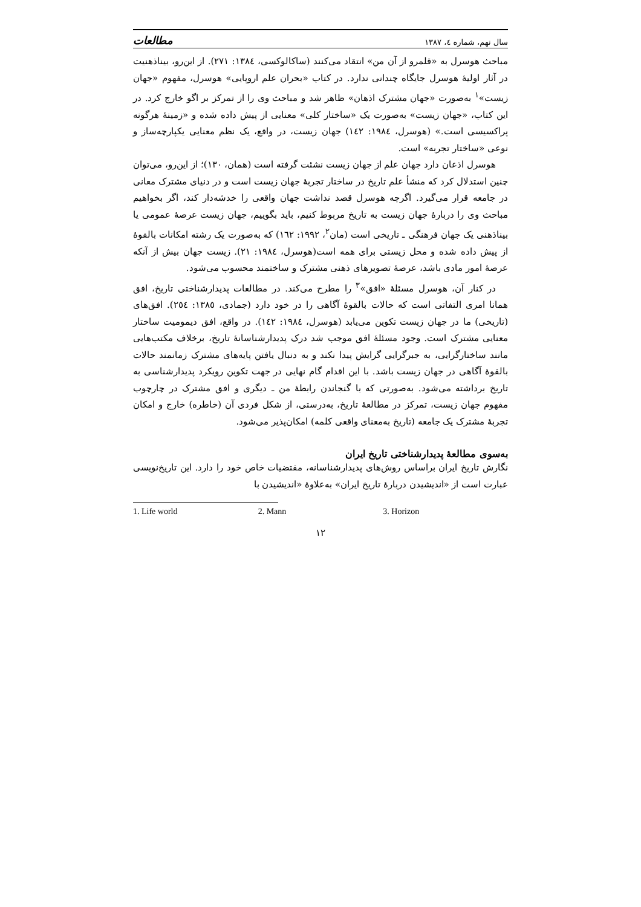سال نهم، شماره ٤، ١٣٨٧ مطالعات
مباحث هوسرل به «قلمرو از آن من» انتقاد می‌کنند (ساکالوکسی، ١٣٨٤: ٢٧١). از این‌رو، بیناذهنیت در آثار اولیهٔ هوسرل جایگاه چندانی ندارد. در کتاب «بحران علم اروپایی» هوسرل، مفهوم «جهان زیست»<sup>١</sup> به‌صورت «جهان مشترک اذهان» ظاهر شد و مباحث وی را از تمرکز بر اگو خارج کرد. در این کتاب، «جهان زیست» به‌صورت یک «ساختار کلی» معنایی از پیش داده شده و «زمینهٔ هرگونه پراکسیسی است.» (هوسرل، ١٩٨٤: ١٤٢) جهان زیست، در واقع، یک نظم معنایی یکپارچه‌ساز و نوعی «ساختار تجربه» است.
هوسرل اذعان دارد جهان علم از جهان زیست نشئت گرفته است (همان، ١٣٠)؛ از این‌رو، می‌توان چنین استدلال کرد که منشأ علم تاریخ در ساختار تجربهٔ جهان زیست است و در دنیای مشترک معانی در جامعه قرار می‌گیرد. اگرچه هوسرل قصد نداشت جهان واقعی را خدشه‌دار کند، اگر بخواهیم مباحث وی را دربارهٔ جهان زیست به تاریخ مربوط کنیم، باید بگوییم، جهان زیست عرصهٔ عمومی یا بیناذهنی یک جهان فرهنگی ـ تاریخی است (مان<sup>٢</sup>، ١٩٩٢: ١٦٢) که به‌صورت یک رشته امکانات بالقوهٔ از پیش داده شده و محل زیستی برای همه است(هوسرل، ١٩٨٤: ٢١). زیست جهان بیش از آنکه عرصهٔ امور مادی باشد، عرصهٔ تصویرهای ذهنی مشترک و ساختمند محسوب می‌شود.
در کنار آن، هوسرل مسئلهٔ «افق»<sup>٣</sup> را مطرح می‌کند. در مطالعات پدیدارشناختی تاریخ، افق همانا امری التفاتی است که حالات بالقوهٔ آگاهی را در خود دارد (جمادی، ١٣٨٥: ٢٥٤). افق‌های (تاریخی) ما در جهان زیست تکوین می‌یابد (هوسرل، ١٩٨٤: ١٤٢). در واقع، افق دیمومیت ساختار معنایی مشترک است. وجود مسئلهٔ افق موجب شد درک پدیدارشناسانهٔ تاریخ، برخلاف مکتب‌هایی مانند ساختارگرایی، به جبرگرایی گرایش پیدا نکند و به دنبال یافتن پایه‌های مشترک زمانمند حالات بالقوهٔ آگاهی در جهان زیست باشد. با این اقدام گام نهایی در جهت تکوین رویکرد پدیدارشناسی به تاریخ برداشته می‌شود. به‌صورتی که با گنجاندن رابطهٔ من ـ دیگری و افق مشترک در چارچوب مفهوم جهان زیست، تمرکز در مطالعهٔ تاریخ، به‌درستی، از شکل فردی آن (خاطره) خارج و امکان تجربهٔ مشترک یک جامعه (تاریخ به‌معنای واقعی کلمه) امکان‌پذیر می‌شود.
به‌سوی مطالعهٔ پدیدارشناختی تاریخ ایران
نگارش تاریخ ایران براساس روش‌های پدیدارشناسانه، مقتضیات خاص خود را دارد. این تاریخ‌نویسی عبارت است از «اندیشیدن دربارهٔ تاریخ ایران» به‌علاوهٔ «اندیشیدن با
1. Life world 2. Mann 3. Horizon
١٢